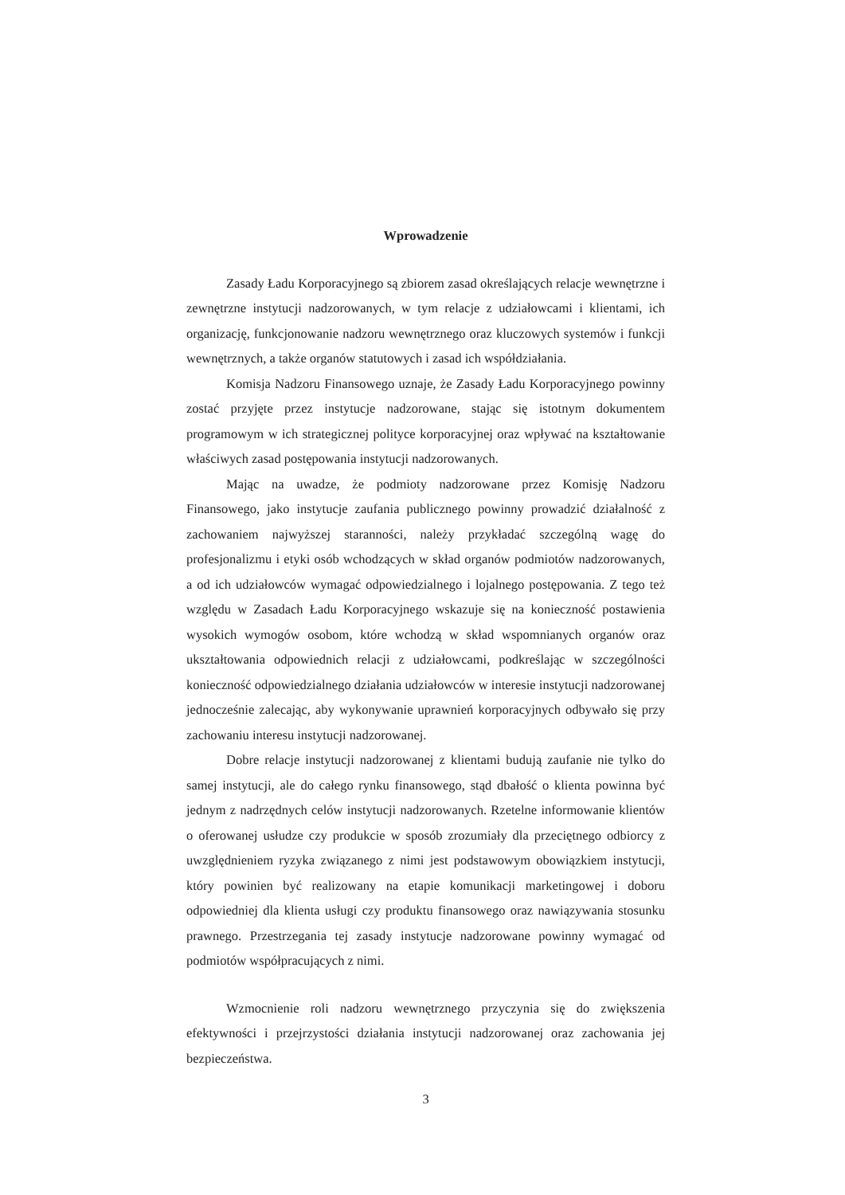Wprowadzenie
Zasady Ładu Korporacyjnego są zbiorem zasad określających relacje wewnętrzne i zewnętrzne instytucji nadzorowanych, w tym relacje z udziałowcami i klientami, ich organizację, funkcjonowanie nadzoru wewnętrznego oraz kluczowych systemów i funkcji wewnętrznych, a także organów statutowych i zasad ich współdziałania.
Komisja Nadzoru Finansowego uznaje, że Zasady Ładu Korporacyjnego powinny zostać przyjęte przez instytucje nadzorowane, stając się istotnym dokumentem programowym w ich strategicznej polityce korporacyjnej oraz wpływać na kształtowanie właściwych zasad postępowania instytucji nadzorowanych.
Mając na uwadze, że podmioty nadzorowane przez Komisję Nadzoru Finansowego, jako instytucje zaufania publicznego powinny prowadzić działalność z zachowaniem najwyższej staranności, należy przykładać szczególną wagę do profesjonalizmu i etyki osób wchodzących w skład organów podmiotów nadzorowanych, a od ich udziałowców wymagać odpowiedzialnego i lojalnego postępowania. Z tego też względu w Zasadach Ładu Korporacyjnego wskazuje się na konieczność postawienia wysokich wymogów osobom, które wchodzą w skład wspomnianych organów oraz ukształtowania odpowiednich relacji z udziałowcami, podkreślając w szczególności konieczność odpowiedzialnego działania udziałowców w interesie instytucji nadzorowanej jednocześnie zalecając, aby wykonywanie uprawnień korporacyjnych odbywało się przy zachowaniu interesu instytucji nadzorowanej.
Dobre relacje instytucji nadzorowanej z klientami budują zaufanie nie tylko do samej instytucji, ale do całego rynku finansowego, stąd dbałość o klienta powinna być jednym z nadrzędnych celów instytucji nadzorowanych. Rzetelne informowanie klientów o oferowanej usłudze czy produkcie w sposób zrozumiały dla przeciętnego odbiorcy z uwzględnieniem ryzyka związanego z nimi jest podstawowym obowiązkiem instytucji, który powinien być realizowany na etapie komunikacji marketingowej i doboru odpowiedniej dla klienta usługi czy produktu finansowego oraz nawiązywania stosunku prawnego. Przestrzegania tej zasady instytucje nadzorowane powinny wymagać od podmiotów współpracujących z nimi.
Wzmocnienie roli nadzoru wewnętrznego przyczynia się do zwiększenia efektywności i przejrzystości działania instytucji nadzorowanej oraz zachowania jej bezpieczeństwa.
3